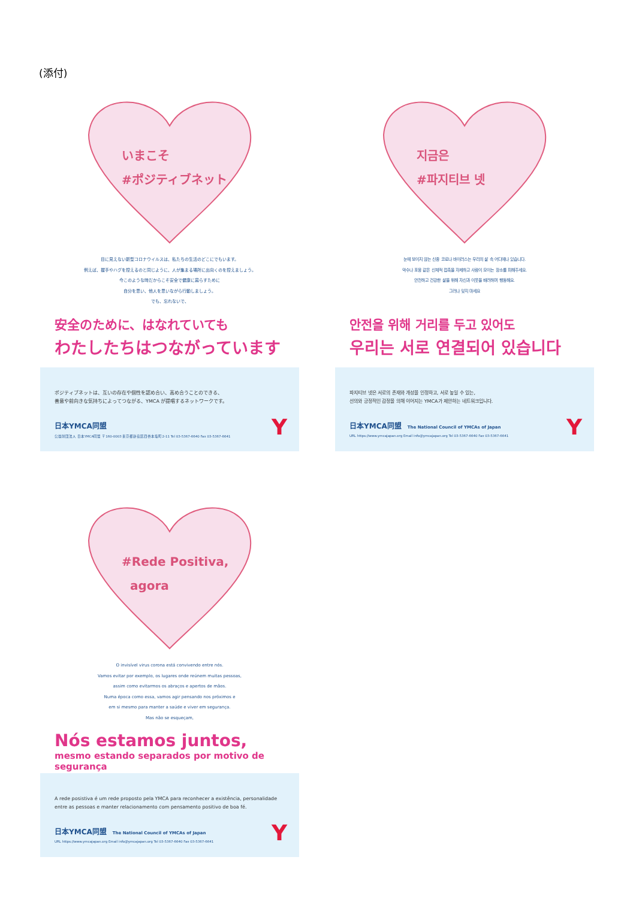(添付)
いまこそ
#ポジティブネット
目に見えない新型コロナウイルスは、私たちの生活のどこにでもいます。
例えば、握手やハグを控えるのと同じように、人が集まる場所に出向くのを控えましょう。
今このような時だからこそ安全で健康に暮らすために
自分を思い、他人を思いながら行動しましょう。
でも、忘れないで、
安全のために、はなれていても
わたしたちはつながっています
ポジティブネットは、互いの存在や個性を認め合い、高め合うことのできる、
善意や前向きな気持ちによってつながる、YMCA が提唱するネットワークです。
日本YMCA同盟
公益財団法人 日本YMCA同盟 〒160-0003 東京都新宿区四谷本塩町2-11 Tel 03-5367-6640 Fax 03-5367-6641
Y
지금은
#파지티브 넷
눈에 보이지 않는 신종 코로나 바이러스는 우리의 삶 속 어디에나 있습니다.
악수나 포옹 같은 신체적 접촉을 자제하고 사람이 모이는 장소를 피해주세요.
안전하고 건강한 삶을 위해 자신과 이웃을 배려하며 행동해요.
그러나 잊지 마세요
안전을 위해 거리를 두고 있어도
우리는 서로 연결되어 있습니다
파지티브 넷은 서로의 존재와 개성을 인정하고, 서로 높일 수 있는,
선의와 긍정적인 감정을 의해 이어지는 YMCA가 제안하는 네트워크입니다.
日本YMCA同盟 The National Council of YMCAs of Japan
URL https://www.ymcajapan.org Email info@ymcajapan.org Tel 03-5367-6640 Fax 03-5367-6641
Y
#Rede Positiva,
agora
O invisível virus corona está convivendo entre nós.
Vamos evitar por exemplo, os lugares onde reúnem muitas pessoas,
assim como evitarmos os abraços e apertos de mãos.
Numa época como essa, vamos agir pensando nos próximos e
em si mesmo para manter a saúde e viver em segurança.
Mas não se esqueçam,
Nós estamos juntos,
mesmo estando separados por motivo de segurança
A rede posistiva é um rede proposto pela YMCA para reconhecer a existência, personalidade
entre as pessoas e manter relacionamento com pensamento positivo de boa fé.
日本YMCA同盟 The National Council of YMCAs of Japan
URL https://www.ymcajapan.org Email info@ymcajapan.org Tel 03-5367-6640 Fax 03-5367-6641
Y